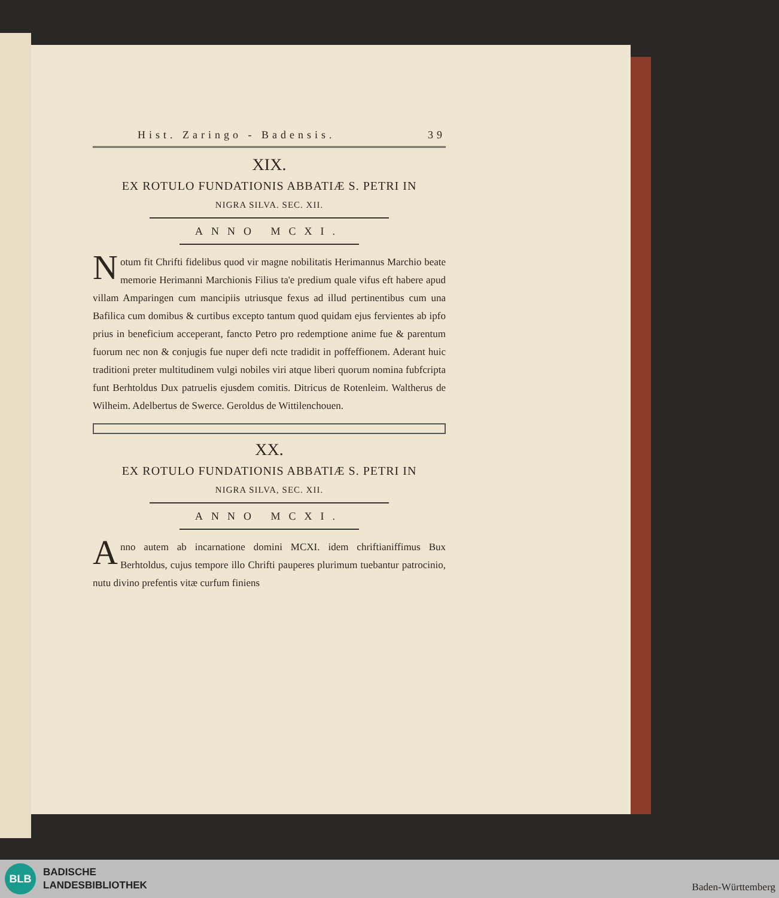Hist. Zaringo - Badensis. 39
XIX.
EX ROTULO FUNDATIONIS ABBATIÆ S. PETRI IN
NIGRA SILVA. SEC. XII.
ANNO MCXI.
Notum fit Chrifti fidelibus quod vir magne nobilitatis Heriman­nus Marchio beate memorie Herimanni Marchionis Filius ta'e predium quale vifus eft habere apud villam Amparingen cum mancipiis utriusque fexus ad illud pertinentibus cum una Bafilica cum domibus & curtibus excepto tantum quod quidam ejus fervientes ab ipfo prius in beneficium acceperant, fancto Petro pro redemptione anime fue & parentum fuorum nec non & conjugis fue nuper defi ncte tradidit in poffeffionem. Aderant huic traditioni preter multitudinem vulgi nobiles viri atque liberi quorum nomina fubfcripta funt Berhtoldus Dux patruelis ejusdem comitis. Ditricus de Rotenleim. Waltherus de Wilheim. Adelbertus de Swerce. Geroldus de Wittilenchouen.
XX.
EX ROTULO FUNDATIONIS ABBATIÆ S. PETRI IN
NIGRA SILVA, SEC. XII.
ANNO MCXI.
Anno autem ab incarnatione domini MCXI. idem chriftianiffimus Bux Berhtoldus, cujus tempore illo Chrifti pauperes plurimum tuebantur patrocinio, nutu divino prefentis vitæ curfum finiens
BLB
BADISCHE
LANDESBIBLIOTHEK
Baden-Württemberg